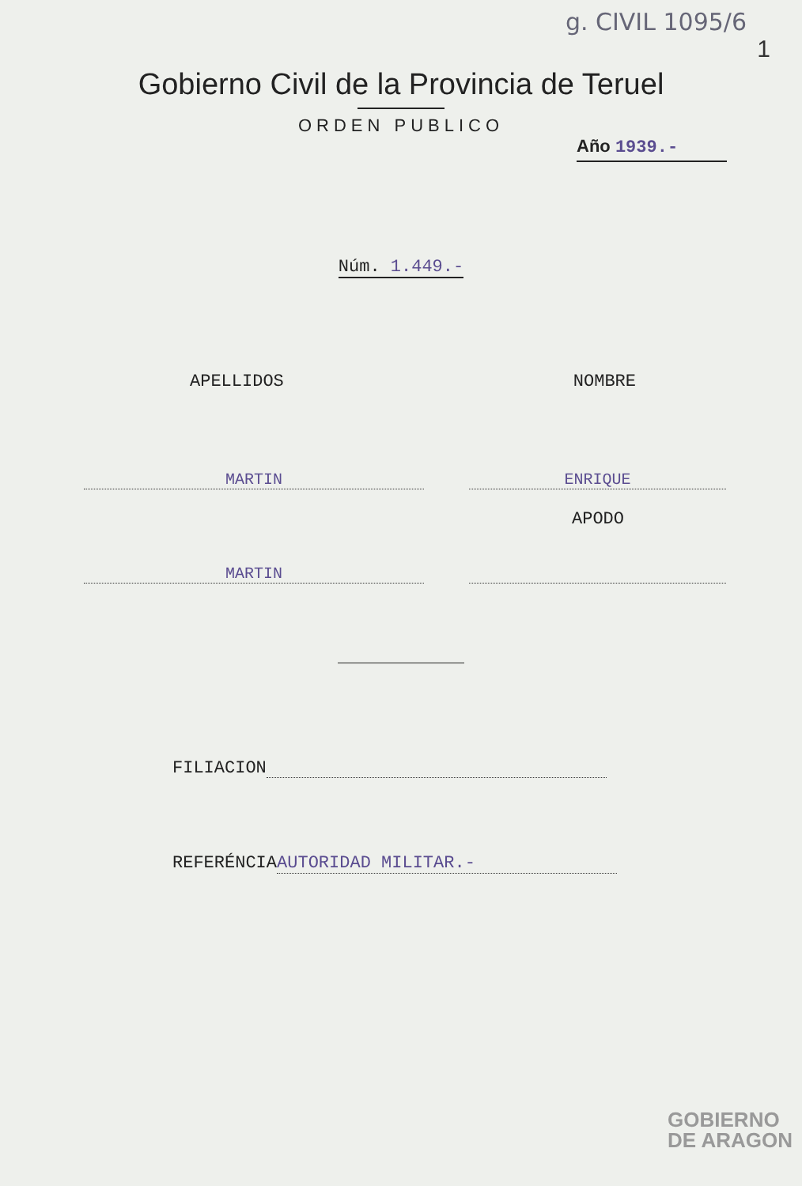g. CIVIL 1095/6
1
Gobierno Civil de la Provincia de Teruel
ORDEN PUBLICO
Año 1939.-
Núm. 1.449.-
APELLIDOS NOMBRE
MARTIN ENRIQUE
APODO
MARTIN
FILIACION
REFERÉNCIA AUTORIDAD MILITAR.-
GOBIERNO
DE ARAGON